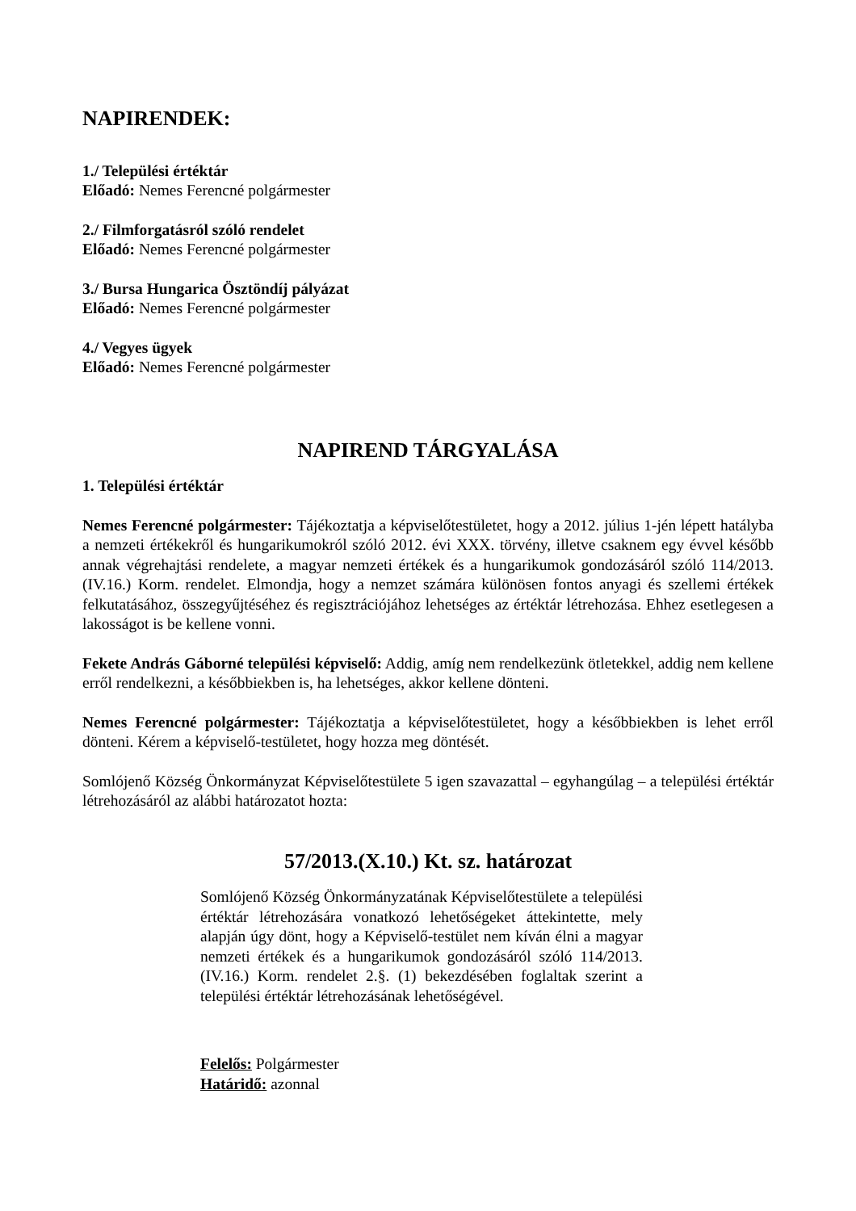NAPIRENDEK:
1./ Települési értéktár
Előadó: Nemes Ferencné polgármester
2./ Filmforgatásról szóló rendelet
Előadó: Nemes Ferencné polgármester
3./ Bursa Hungarica Ösztöndíj pályázat
Előadó: Nemes Ferencné polgármester
4./ Vegyes ügyek
Előadó: Nemes Ferencné polgármester
NAPIREND TÁRGYALÁSA
1. Települési értéktár
Nemes Ferencné polgármester: Tájékoztatja a képviselőtestületet, hogy a 2012. július 1-jén lépett hatályba a nemzeti értékekről és hungarikumokról szóló 2012. évi XXX. törvény, illetve csaknem egy évvel később annak végrehajtási rendelete, a magyar nemzeti értékek és a hungarikumok gondozásáról szóló 114/2013.(IV.16.) Korm. rendelet. Elmondja, hogy a nemzet számára különösen fontos anyagi és szellemi értékek felkutatásához, összegyűjtéséhez és regisztrációjához lehetséges az értéktár létrehozása. Ehhez esetlegesen a lakosságot is be kellene vonni.
Fekete András Gáborné települési képviselő: Addig, amíg nem rendelkezünk ötletekkel, addig nem kellene erről rendelkezni, a későbbiekben is, ha lehetséges, akkor kellene dönteni.
Nemes Ferencné polgármester: Tájékoztatja a képviselőtestületet, hogy a későbbiekben is lehet erről dönteni. Kérem a képviselő-testületet, hogy hozza meg döntését.
Somlójenő Község Önkormányzat Képviselőtestülete 5 igen szavazattal – egyhangúlag – a települési értéktár létrehozásáról az alábbi határozatot hozta:
57/2013.(X.10.) Kt. sz. határozat
Somlójenő Község Önkormányzatának Képviselőtestülete a települési értéktár létrehozására vonatkozó lehetőségeket áttekintette, mely alapján úgy dönt, hogy a Képviselő-testület nem kíván élni a magyar nemzeti értékek és a hungarikumok gondozásáról szóló 114/2013.(IV.16.) Korm. rendelet 2.§. (1) bekezdésében foglaltak szerint a települési értéktár létrehozásának lehetőségével.
Felelős: Polgármester
Határidő: azonnal